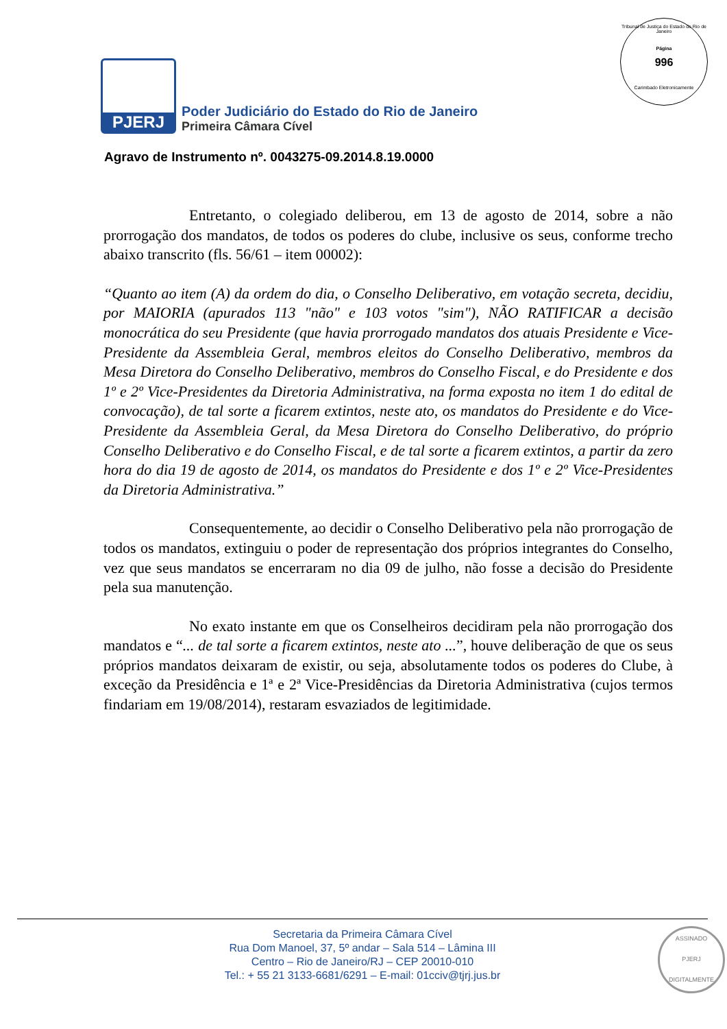Tribunal de Justiça do Estado do Rio de Janeiro
Página
996
Carimbado Eletronicamente
PJERJ
Poder Judiciário do Estado do Rio de Janeiro
Primeira Câmara Cível
Agravo de Instrumento nº. 0043275-09.2014.8.19.0000
Entretanto, o colegiado deliberou, em 13 de agosto de 2014, sobre a não prorrogação dos mandatos, de todos os poderes do clube, inclusive os seus, conforme trecho abaixo transcrito (fls. 56/61 – item 00002):
“Quanto ao item (A) da ordem do dia, o Conselho Deliberativo, em votação secreta, decidiu, por MAIORIA (apurados 113 "não" e 103 votos "sim"), NÃO RATIFICAR a decisão monocrática do seu Presidente (que havia prorrogado mandatos dos atuais Presidente e Vice-Presidente da Assembleia Geral, membros eleitos do Conselho Deliberativo, membros da Mesa Diretora do Conselho Deliberativo, membros do Conselho Fiscal, e do Presidente e dos 1º e 2º Vice-Presidentes da Diretoria Administrativa, na forma exposta no item 1 do edital de convocação), de tal sorte a ficarem extintos, neste ato, os mandatos do Presidente e do Vice-Presidente da Assembleia Geral, da Mesa Diretora do Conselho Deliberativo, do próprio Conselho Deliberativo e do Conselho Fiscal, e de tal sorte a ficarem extintos, a partir da zero hora do dia 19 de agosto de 2014, os mandatos do Presidente e dos 1º e 2º Vice-Presidentes da Diretoria Administrativa.”
Consequentemente, ao decidir o Conselho Deliberativo pela não prorrogação de todos os mandatos, extinguiu o poder de representação dos próprios integrantes do Conselho, vez que seus mandatos se encerraram no dia 09 de julho, não fosse a decisão do Presidente pela sua manutenção.
No exato instante em que os Conselheiros decidiram pela não prorrogação dos mandatos e “... de tal sorte a ficarem extintos, neste ato ...”, houve deliberação de que os seus próprios mandatos deixaram de existir, ou seja, absolutamente todos os poderes do Clube, à exceção da Presidência e 1ª e 2ª Vice-Presidências da Diretoria Administrativa (cujos termos findariam em 19/08/2014), restaram esvaziados de legitimidade.
Secretaria da Primeira Câmara Cível
Rua Dom Manoel, 37, 5º andar – Sala 514 – Lâmina III
Centro – Rio de Janeiro/RJ – CEP 20010-010
Tel.: + 55 21 3133-6681/6291 – E-mail: 01cciv@tjrj.jus.br
ASSINADO
PJERJ
DIGITALMENTE